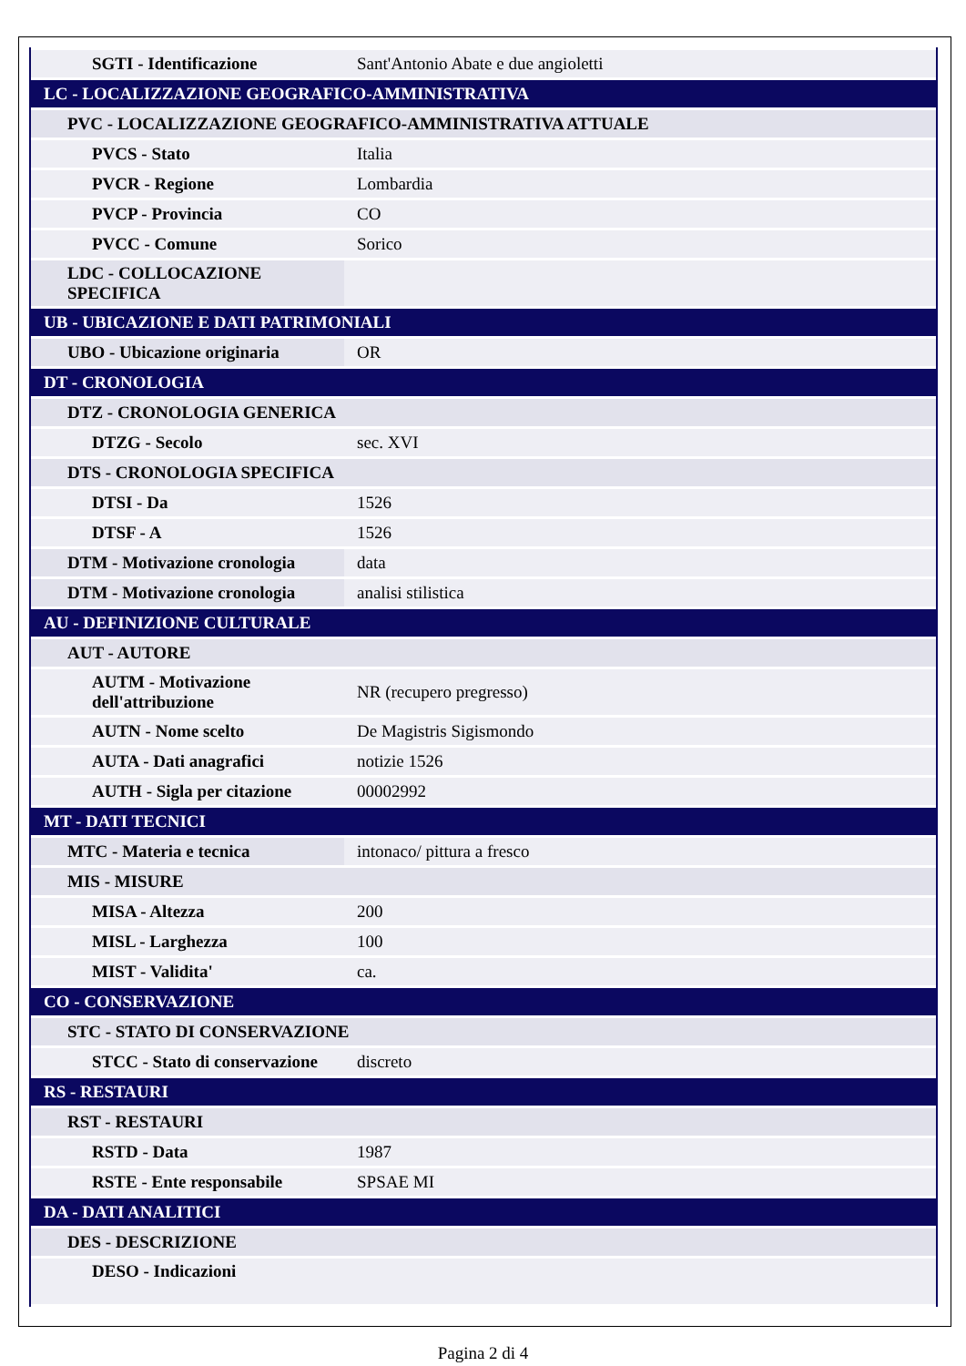| SGTI - Identificazione | Sant'Antonio Abate e due angioletti |
| LC - LOCALIZZAZIONE GEOGRAFICO-AMMINISTRATIVA | |
| PVC - LOCALIZZAZIONE GEOGRAFICO-AMMINISTRATIVA ATTUALE | |
| PVCS - Stato | Italia |
| PVCR - Regione | Lombardia |
| PVCP - Provincia | CO |
| PVCC - Comune | Sorico |
| LDC - COLLOCAZIONE SPECIFICA | |
| UB - UBICAZIONE E DATI PATRIMONIALI | |
| UBO - Ubicazione originaria | OR |
| DT - CRONOLOGIA | |
| DTZ - CRONOLOGIA GENERICA | |
| DTZG - Secolo | sec. XVI |
| DTS - CRONOLOGIA SPECIFICA | |
| DTSI - Da | 1526 |
| DTSF - A | 1526 |
| DTM - Motivazione cronologia | data |
| DTM - Motivazione cronologia | analisi stilistica |
| AU - DEFINIZIONE CULTURALE | |
| AUT - AUTORE | |
| AUTM - Motivazione dell'attribuzione | NR (recupero pregresso) |
| AUTN - Nome scelto | De Magistris Sigismondo |
| AUTA - Dati anagrafici | notizie 1526 |
| AUTH - Sigla per citazione | 00002992 |
| MT - DATI TECNICI | |
| MTC - Materia e tecnica | intonaco/ pittura a fresco |
| MIS - MISURE | |
| MISA - Altezza | 200 |
| MISL - Larghezza | 100 |
| MIST - Validita' | ca. |
| CO - CONSERVAZIONE | |
| STC - STATO DI CONSERVAZIONE | |
| STCC - Stato di conservazione | discreto |
| RS - RESTAURI | |
| RST - RESTAURI | |
| RSTD - Data | 1987 |
| RSTE - Ente responsabile | SPSAE MI |
| DA - DATI ANALITICI | |
| DES - DESCRIZIONE | |
| DESO - Indicazioni | |
Pagina 2 di 4